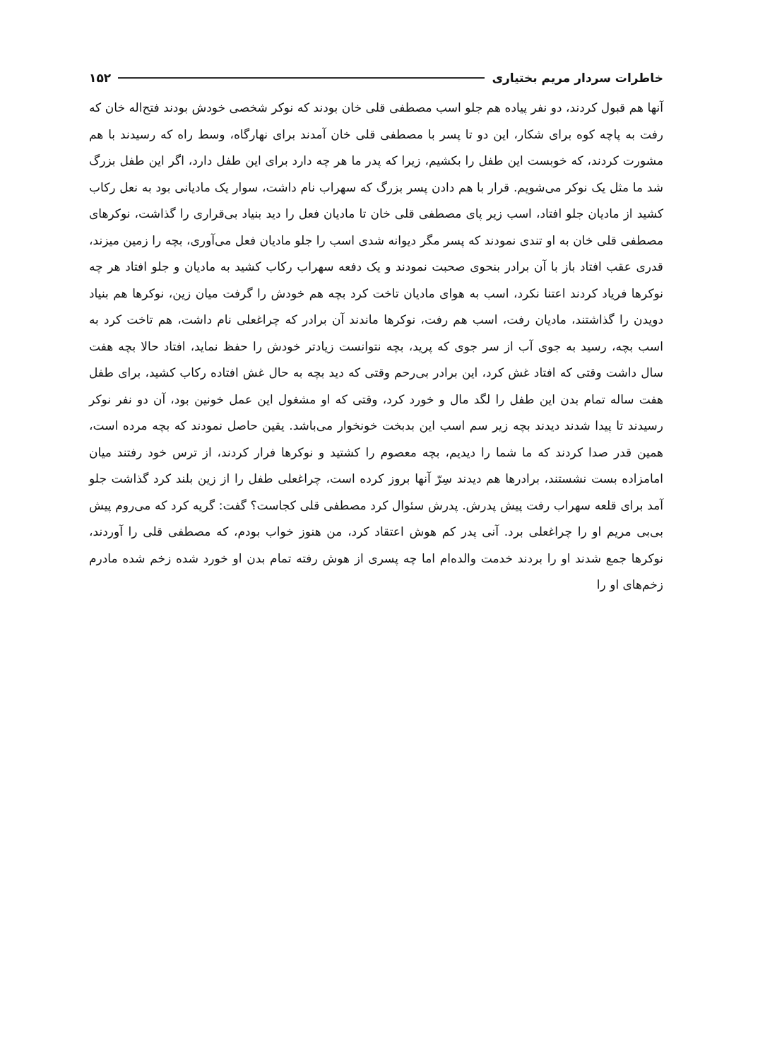خاطرات سردار مریم بختیاری ۱۵۲
آنها هم قبول کردند، دو نفر پیاده هم جلو اسب مصطفی قلی خان بودند که نوکر شخصی خودش بودند فتح‌اله خان که رفت به پاچه کوه برای شکار، این دو تا پسر با مصطفی قلی خان آمدند برای نهارگاه، وسط راه که رسیدند با هم مشورت کردند، که خوبست این طفل را بکشیم، زیرا که پدر ما هر چه دارد برای این طفل دارد، اگر این طفل بزرگ شد ما مثل یک نوکر می‌شویم. قرار با هم دادن پسر بزرگ که سهراب نام داشت، سوار یک مادیانی بود به نعل رکاب کشید از مادیان جلو افتاد، اسب زیر پای مصطفی قلی خان تا مادیان فعل را دید بنیاد بی‌قراری را گذاشت، نوکرهای مصطفی قلی خان به او تندی نمودند که پسر مگر دیوانه شدی اسب را جلو مادیان فعل می‌آوری، بچه را زمین میزند، قدری عقب افتاد باز با آن برادر بنحوی صحبت نمودند و یک دفعه سهراب رکاب کشید به مادیان و جلو افتاد هر چه نوکرها فریاد کردند اعتنا نکرد، اسب به هوای مادیان تاخت کرد بچه هم خودش را گرفت میان زین، نوکرها هم بنیاد دویدن را گذاشتند، مادیان رفت، اسب هم رفت، نوکرها ماندند آن برادر که چراغعلی نام داشت، هم تاخت کرد به اسب بچه، رسید به جوی آب از سر جوی که پرید، بچه نتوانست زیادتر خودش را حفظ نماید، افتاد حالا بچه هفت سال داشت وقتی که افتاد غش کرد، این برادر بی‌رحم وقتی که دید بچه به حال غش افتاده رکاب کشید، برای طفل هفت ساله تمام بدن این طفل را لگد مال و خورد کرد، وقتی که او مشغول این عمل خونین بود، آن دو نفر نوکر رسیدند تا پیدا شدند دیدند بچه زیر سم اسب این بدبخت خونخوار می‌باشد. یقین حاصل نمودند که بچه مرده است، همین قدر صدا کردند که ما شما را دیدیم، بچه معصوم را کشتید و نوکرها فرار کردند، از ترس خود رفتند میان امامزاده بست نشستند، برادرها هم دیدند سِرّ آنها بروز کرده است، چراغعلی طفل را از زین بلند کرد گذاشت جلو آمد برای قلعه سهراب رفت پیش پدرش. پدرش سئوال کرد مصطفی قلی کجاست؟ گفت: گریه کرد که می‌روم پیش بی‌بی مریم او را چراغعلی برد. آنی پدر کم هوش اعتقاد کرد، من هنوز خواب بودم، که مصطفی قلی را آوردند، نوکرها جمع شدند او را بردند خدمت والده‌ام اما چه پسری از هوش رفته تمام بدن او خورد شده زخم شده مادرم زخم‌های او را